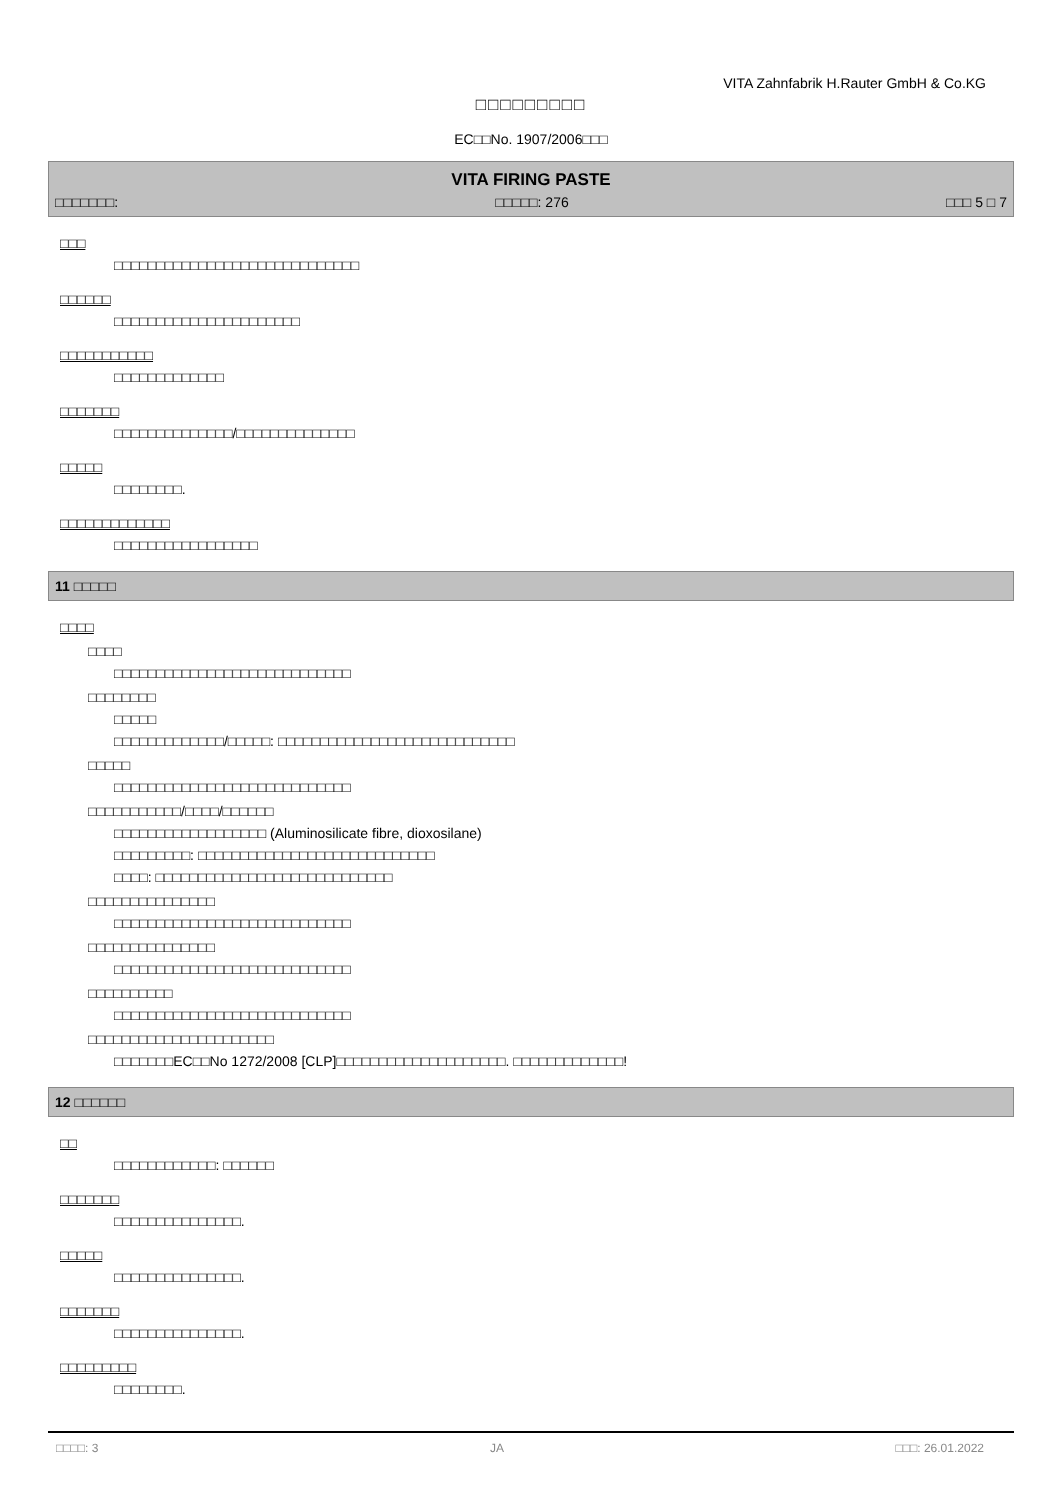VITA Zahnfabrik H.Rauter GmbH & Co.KG
□□□□□□□□□
EC□□No. 1907/2006□□□
VITA FIRING PASTE
□□□□□□□: □□□□□: 276 □□□ 5 □ 7
□□□
□□□□□□□□□□□□□□□□□□□□□□□□□□□□□
□□□□□□
□□□□□□□□□□□□□□□□□□□□□□
□□□□□□□□□□□
□□□□□□□□□□□□□
□□□□□□□
□□□□□□□□□□□□□□/□□□□□□□□□□□□□□
□□□□□
□□□□□□□□.
□□□□□□□□□□□□□
□□□□□□□□□□□□□□□□□
11 □□□□□
□□□□
□□□□
□□□□□□□□□□□□□□□□□□□□□□□□□□□□
□□□□□□□□
□□□□□
□□□□□□□□□□□□□/□□□□□: □□□□□□□□□□□□□□□□□□□□□□□□□□□□
□□□□□
□□□□□□□□□□□□□□□□□□□□□□□□□□□□
□□□□□□□□□□□/□□□□/□□□□□□
□□□□□□□□□□□□□□□□□□ (Aluminosilicate fibre, dioxosilane)
□□□□□□□□□: □□□□□□□□□□□□□□□□□□□□□□□□□□□□
□□□□: □□□□□□□□□□□□□□□□□□□□□□□□□□□□
□□□□□□□□□□□□□□□
□□□□□□□□□□□□□□□□□□□□□□□□□□□□
□□□□□□□□□□□□□□□
□□□□□□□□□□□□□□□□□□□□□□□□□□□□
□□□□□□□□□□
□□□□□□□□□□□□□□□□□□□□□□□□□□□□
□□□□□□□□□□□□□□□□□□□□□□
□□□□□□□EC□□No 1272/2008 [CLP]□□□□□□□□□□□□□□□□□□□□. □□□□□□□□□□□□□!
12 □□□□□□
□□
□□□□□□□□□□□□: □□□□□□
□□□□□□□
□□□□□□□□□□□□□□□.
□□□□□
□□□□□□□□□□□□□□□.
□□□□□□□
□□□□□□□□□□□□□□□.
□□□□□□□□□
□□□□□□□□.
□□□□: 3 JA □□□: 26.01.2022